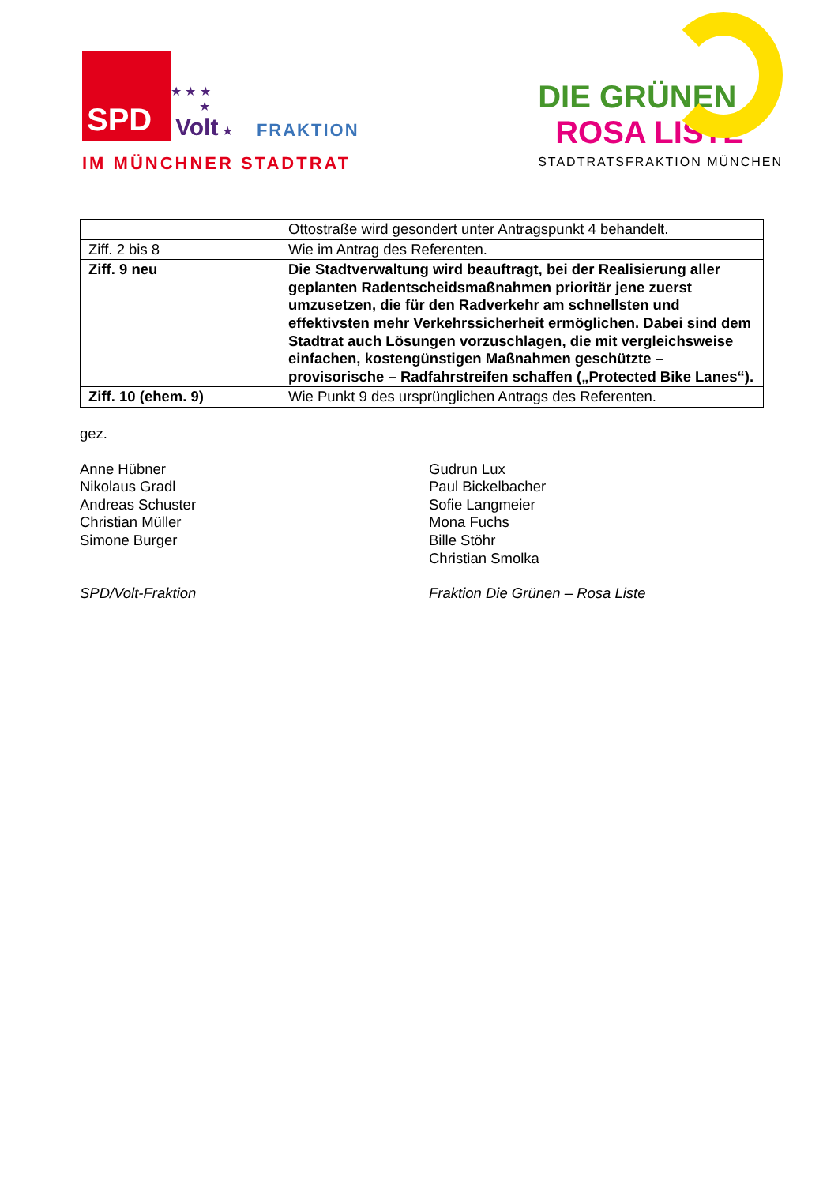SPD
★ ★ ★
★
Volt ★
FRAKTION
IM MÜNCHNER STADTRAT
DIE GRÜNEN
ROSA LISTE
STADTRATSFRAKTION MÜNCHEN
| | Ottostraße wird gesondert unter Antragspunkt 4 behandelt. |
| Ziff. 2 bis 8 | Wie im Antrag des Referenten. |
| Ziff. 9 neu | Die Stadtverwaltung wird beauftragt, bei der Realisierung aller geplanten Radentscheidsmaßnahmen prioritär jene zuerst umzusetzen, die für den Radverkehr am schnellsten und effektivsten mehr Verkehrssicherheit ermöglichen. Dabei sind dem Stadtrat auch Lösungen vorzuschlagen, die mit vergleichsweise einfachen, kostengünstigen Maßnahmen geschützte – provisorische – Radfahrstreifen schaffen („Protected Bike Lanes“). |
| Ziff. 10 (ehem. 9) | Wie Punkt 9 des ursprünglichen Antrags des Referenten. |
gez.
Anne Hübner
Nikolaus Gradl
Andreas Schuster
Christian Müller
Simone Burger
Gudrun Lux
Paul Bickelbacher
Sofie Langmeier
Mona Fuchs
Bille Stöhr
Christian Smolka
SPD/Volt-Fraktion Fraktion Die Grünen – Rosa Liste